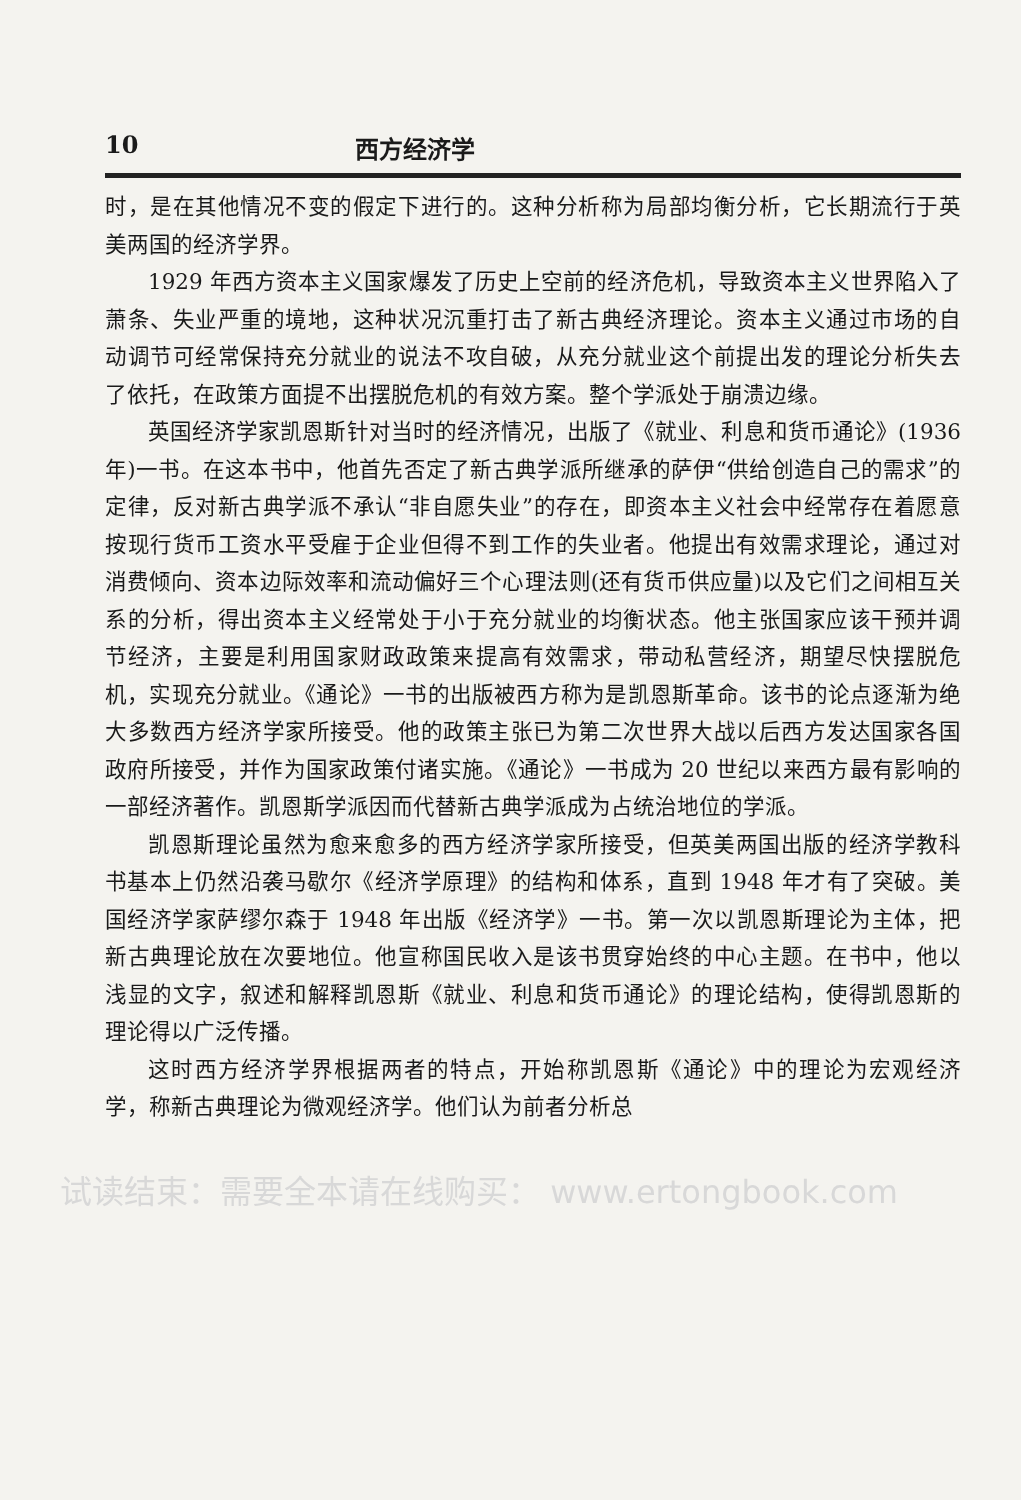10 西方经济学
时，是在其他情况不变的假定下进行的。这种分析称为局部均衡分析，它长期流行于英美两国的经济学界。
1929 年西方资本主义国家爆发了历史上空前的经济危机，导致资本主义世界陷入了萧条、失业严重的境地，这种状况沉重打击了新古典经济理论。资本主义通过市场的自动调节可经常保持充分就业的说法不攻自破，从充分就业这个前提出发的理论分析失去了依托，在政策方面提不出摆脱危机的有效方案。整个学派处于崩溃边缘。
英国经济学家凯恩斯针对当时的经济情况，出版了《就业、利息和货币通论》(1936 年)一书。在这本书中，他首先否定了新古典学派所继承的萨伊“供给创造自己的需求”的定律，反对新古典学派不承认“非自愿失业”的存在，即资本主义社会中经常存在着愿意按现行货币工资水平受雇于企业但得不到工作的失业者。他提出有效需求理论，通过对消费倾向、资本边际效率和流动偏好三个心理法则(还有货币供应量)以及它们之间相互关系的分析，得出资本主义经常处于小于充分就业的均衡状态。他主张国家应该干预并调节经济，主要是利用国家财政政策来提高有效需求，带动私营经济，期望尽快摆脱危机，实现充分就业。《通论》一书的出版被西方称为是凯恩斯革命。该书的论点逐渐为绝大多数西方经济学家所接受。他的政策主张已为第二次世界大战以后西方发达国家各国政府所接受，并作为国家政策付诸实施。《通论》一书成为 20 世纪以来西方最有影响的一部经济著作。凯恩斯学派因而代替新古典学派成为占统治地位的学派。
凯恩斯理论虽然为愈来愈多的西方经济学家所接受，但英美两国出版的经济学教科书基本上仍然沿袭马歇尔《经济学原理》的结构和体系，直到 1948 年才有了突破。美国经济学家萨缪尔森于 1948 年出版《经济学》一书。第一次以凯恩斯理论为主体，把新古典理论放在次要地位。他宣称国民收入是该书贯穿始终的中心主题。在书中，他以浅显的文字，叙述和解释凯恩斯《就业、利息和货币通论》的理论结构，使得凯恩斯的理论得以广泛传播。
这时西方经济学界根据两者的特点，开始称凯恩斯《通论》中的理论为宏观经济学，称新古典理论为微观经济学。他们认为前者分析总
试读结束：需要全本请在线购买： www.ertongbook.com